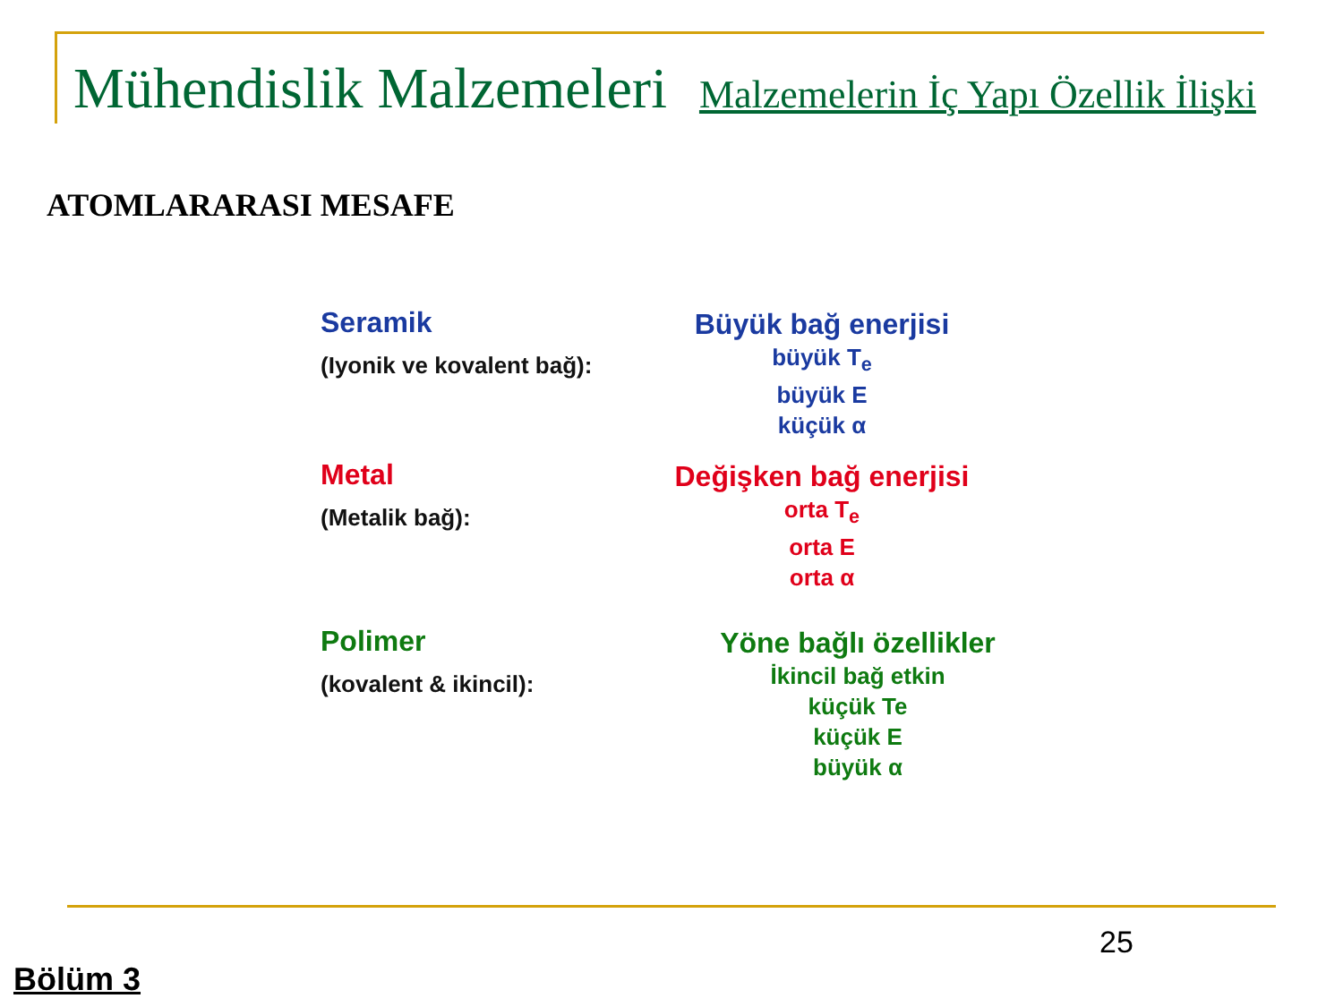Mühendislik Malzemeleri Malzemelerin İç Yapı Özellik İlişki
ATOMLARARASI MESAFE
Seramik
(Iyonik ve kovalent bağ):
Büyük bağ enerjisi
büyük T<sub>e</sub>
büyük E
küçük α
Metal
(Metalik bağ):
Değişken bağ enerjisi
orta T<sub>e</sub>
orta E
orta α
Polimer
(kovalent & ikincil):
Yöne bağlı özellikler
İkincil bağ etkin
küçük Te
küçük E
büyük α
25
Bölüm 3